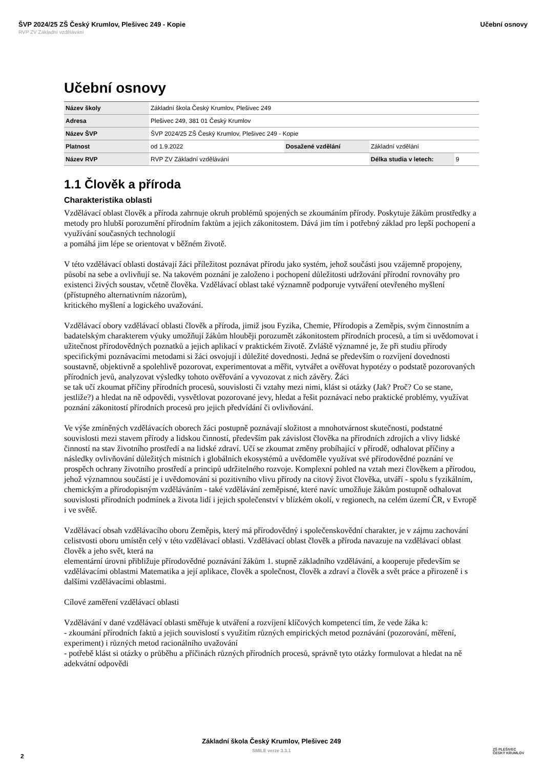ŠVP 2024/25 ZŠ Český Krumlov, Plešivec 249 - Kopie Učební osnovy
RVP ZV Základní vzdělávání
Učební osnovy
| Název školy | Základní škola Český Krumlov, Plešivec 249 | | | |
| Adresa | Plešivec 249, 381 01 Český Krumlov | | | |
| Název ŠVP | ŠVP 2024/25 ZŠ Český Krumlov, Plešivec 249 - Kopie | | | |
| Platnost | od 1.9.2022 | Dosažené vzdělání | Základní vzdělání | |
| Název RVP | RVP ZV Základní vzdělávání | | Délka studia v letech: | 9 |
1.1 Člověk a příroda
Charakteristika oblasti
Vzdělávací oblast člověk a příroda zahrnuje okruh problémů spojených se zkoumáním přírody. Poskytuje žákům prostředky a metody pro hlubší porozumění přírodním faktům a jejich zákonitostem. Dává jim tím i potřebný základ pro lepší pochopení a využívání současných technologií
a pomáhá jim lépe se orientovat v běžném životě.
V této vzdělávací oblasti dostávají žáci příležitost poznávat přírodu jako systém, jehož součásti jsou vzájemně propojeny, působí na sebe a ovlivňují se. Na takovém poznání je založeno i pochopení důležitosti udržování přírodní rovnováhy pro existenci živých soustav, včetně člověka. Vzdělávací oblast také významně podporuje vytváření otevřeného myšlení (přístupného alternativním názorům),
kritického myšlení a logického uvažování.
Vzdělávací obory vzdělávací oblasti člověk a příroda, jimiž jsou Fyzika, Chemie, Přírodopis a Zeměpis, svým činnostním a badatelským charakterem výuky umožňují žákům hlouběji porozumět zákonitostem přírodních procesů, a tím si uvědomovat i užitečnost přírodovědných poznatků a jejich aplikací v praktickém životě. Zvláště významné je, že při studiu přírody specifickými poznávacími metodami si žáci osvojují i důležité dovednosti. Jedná se především o rozvíjení dovednosti soustavně, objektivně a spolehlivě pozorovat, experimentovat a měřit, vytvářet a ověřovat hypotézy o podstatě pozorovaných přírodních jevů, analyzovat výsledky tohoto ověřování a vyvozovat z nich závěry. Žáci
se tak učí zkoumat příčiny přírodních procesů, souvislosti či vztahy mezi nimi, klást si otázky (Jak? Proč? Co se stane, jestliže?) a hledat na ně odpovědi, vysvětlovat pozorované jevy, hledat a řešit poznávací nebo praktické problémy, využívat poznání zákonitostí přírodních procesů pro jejich předvídání či ovlivňování.
Ve výše zmíněných vzdělávacích oborech žáci postupně poznávají složitost a mnohotvárnost skutečnosti, podstatné souvislosti mezi stavem přírody a lidskou činností, především pak závislost člověka na přírodních zdrojích a vlivy lidské činností na stav životního prostředí a na lidské zdraví. Učí se zkoumat změny probíhající v přírodě, odhalovat příčiny a následky ovlivňování důležitých místních i globálních ekosystémů a uvědoměle využívat své přírodovědné poznání ve prospěch ochrany životního prostředí a principů udržitelného rozvoje. Komplexní pohled na vztah mezi člověkem a přírodou, jehož významnou součástí je i uvědomování si pozitivního vlivu přírody na citový život člověka, utváří - spolu s fyzikálním, chemickým a přírodopisným vzděláváním - také vzdělávání zeměpisné, které navíc umožňuje žákům postupně odhalovat souvislosti přírodních podmínek a života lidí i jejich společenství v blízkém okolí, v regionech, na celém území ČR, v Evropě i ve světě.
Vzdělávací obsah vzdělávacího oboru Zeměpis, který má přírodovědný i společenskovědní charakter, je v zájmu zachování celistvosti oboru umístěn celý v této vzdělávací oblasti. Vzdělávací oblast člověk a příroda navazuje na vzdělávací oblast člověk a jeho svět, která na
elementární úrovni přibližuje přírodovědné poznávání žákům 1. stupně základního vzdělávání, a kooperuje především se vzdělávacími oblastmi Matematika a její aplikace, člověk a společnost, člověk a zdraví a člověk a svět práce a přirozeně i s dalšími vzdělávacími oblastmi.
Cílové zaměření vzdělávací oblasti
Vzdělávání v dané vzdělávací oblasti směřuje k utváření a rozvíjení klíčových kompetencí tím, že vede žáka k:
- zkoumání přírodních faktů a jejich souvislostí s využitím různých empirických metod poznávání (pozorování, měření, experiment) i různých metod racionálního uvažování
- potřebě klást si otázky o průběhu a příčinách různých přírodních procesů, správně tyto otázky formulovat a hledat na ně adekvátní odpovědi
Základní škola Český Krumlov, Plešivec 249
SMILE verze 3.3.1
2
ZŠ PLEŠIVEC
ČESKÝ KRUMLOV